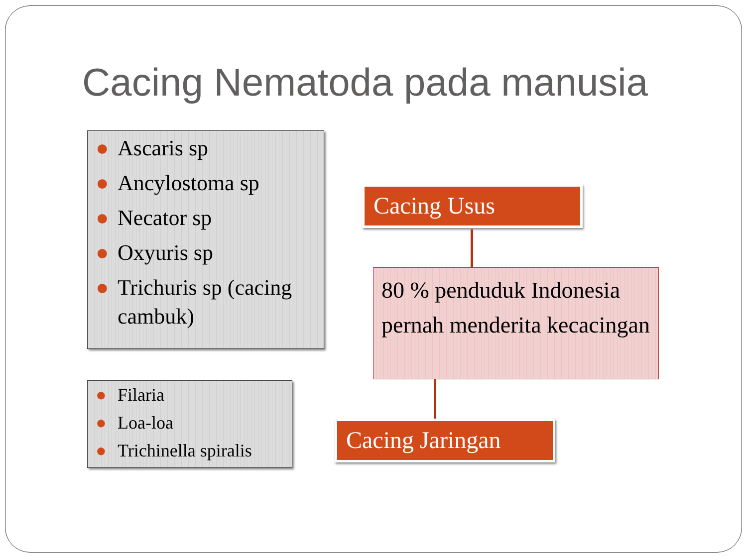Cacing Nematoda pada manusia
● Ascaris sp
● Ancylostoma sp
● Necator sp
● Oxyuris sp
● Trichuris sp (cacing cambuk)
● Filaria
● Loa-loa
● Trichinella spiralis
Cacing Usus
80 % penduduk Indonesia pernah menderita kecacingan
Cacing Jaringan